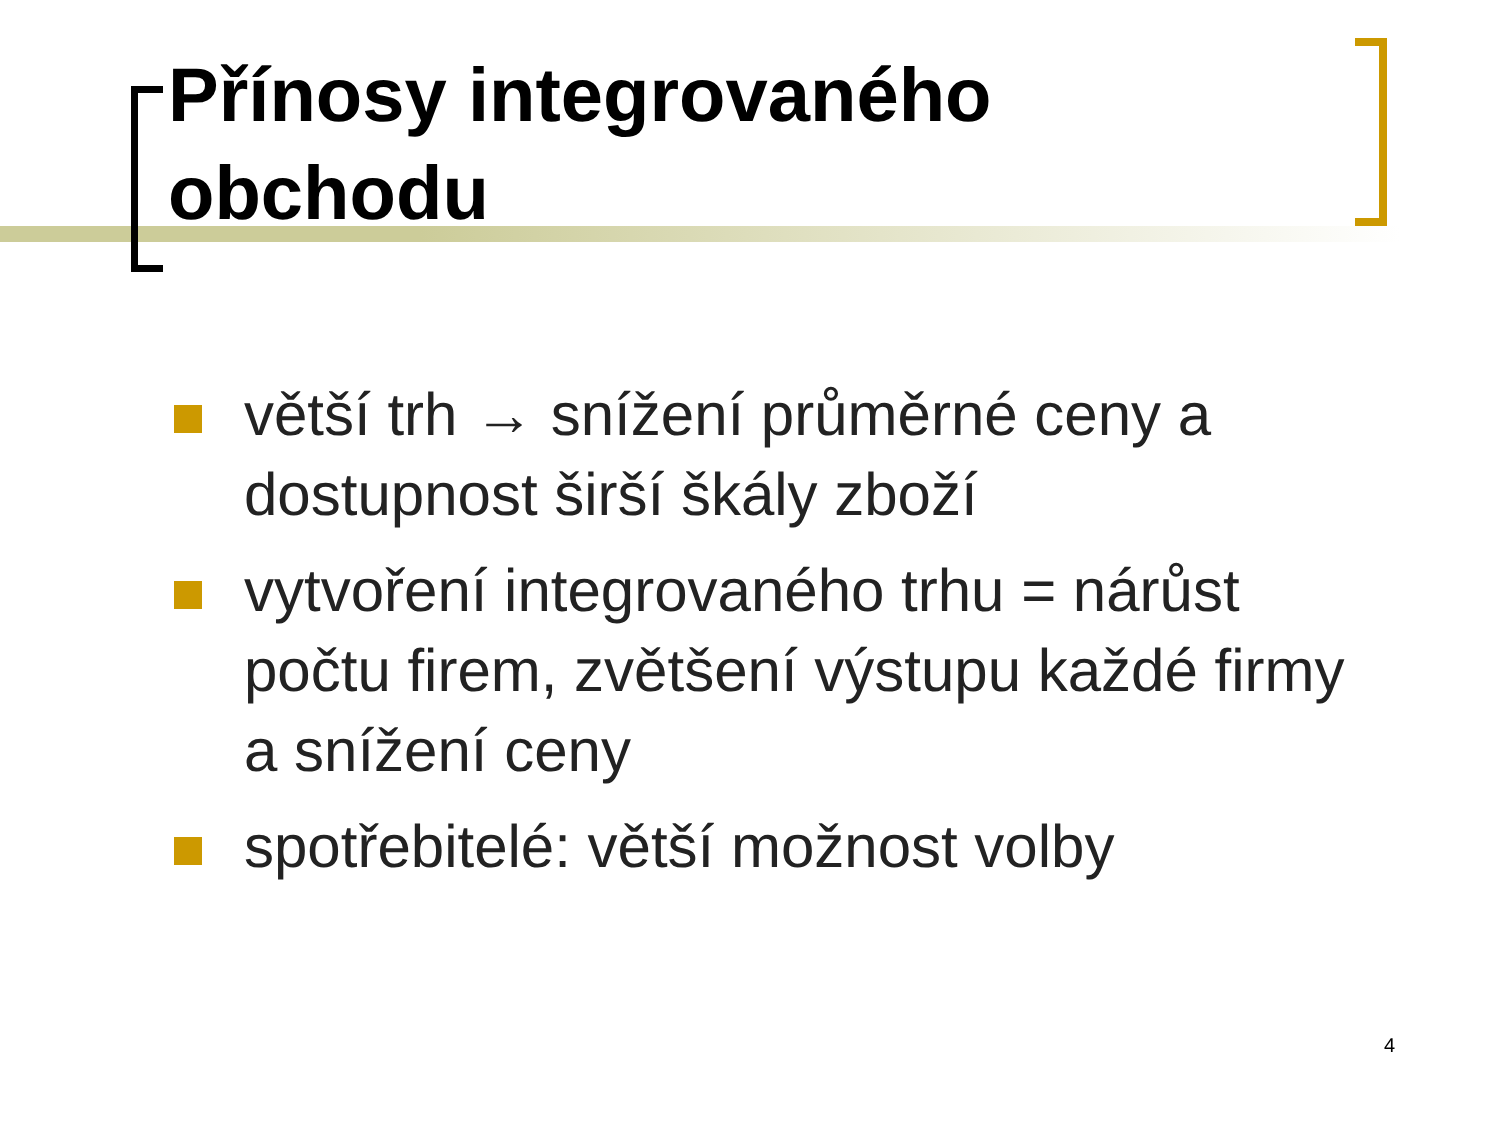Přínosy integrovaného obchodu
větší trh → snížení průměrné ceny a dostupnost širší škály zboží
vytvoření integrovaného trhu = nárůst počtu firem, zvětšení výstupu každé firmy a snížení ceny
spotřebitelé: větší možnost volby
4